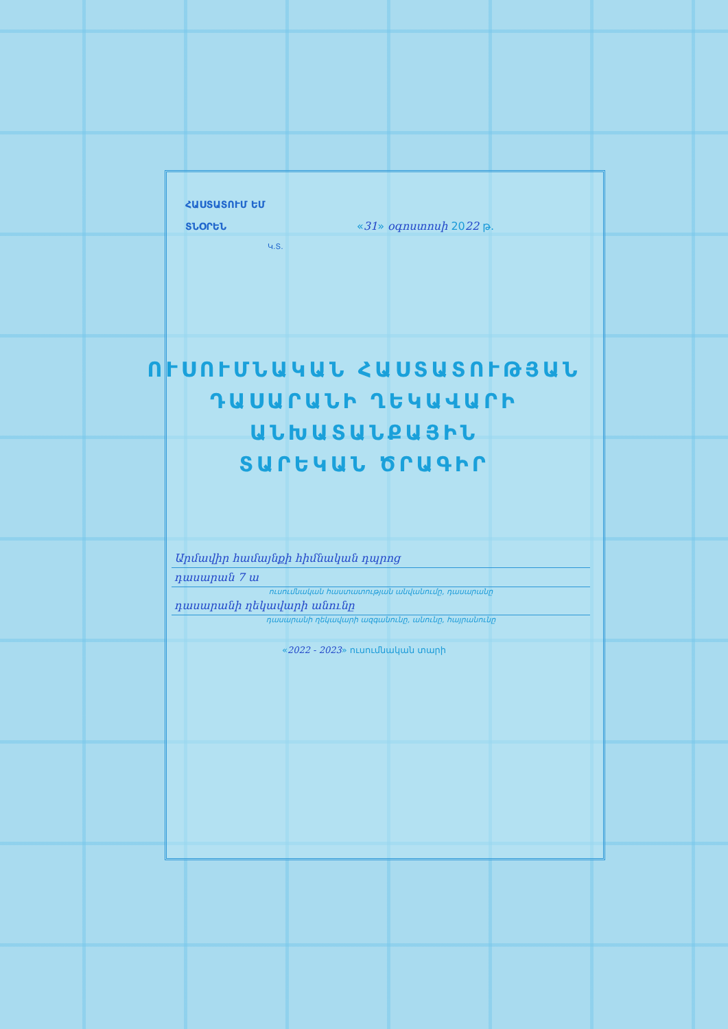ՀԱՍՏԱՏՈՒՄ ԵՄ
ՏՆՕՐԵՆ
«31» օգոստոսի 2022 թ.
Կ.Տ.
ՈՒՍՈՒՄՆԱԿԱՆ ՀԱՍՏԱՏՈՒԹՅԱՆ
ԴԱՍԱՐԱՆԻ ՂԵԿԱՎԱՐԻ
ԱՆԽԱՏԱՆՔԱՅԻՆ
ՏԱՐԵԿԱՆ ԾՐԱԳԻՐ
Արմավիր համայնքի հիմնական դպրոց
դասարան 7 ա
ուսումնական հաստատության անվանումը, դասարանը
դասարանի ղեկավարի անունը
դասարանի ղեկավարի ազգանունը, անունը, հայրանունը
«2022 - 2023» ուսումնական տարի